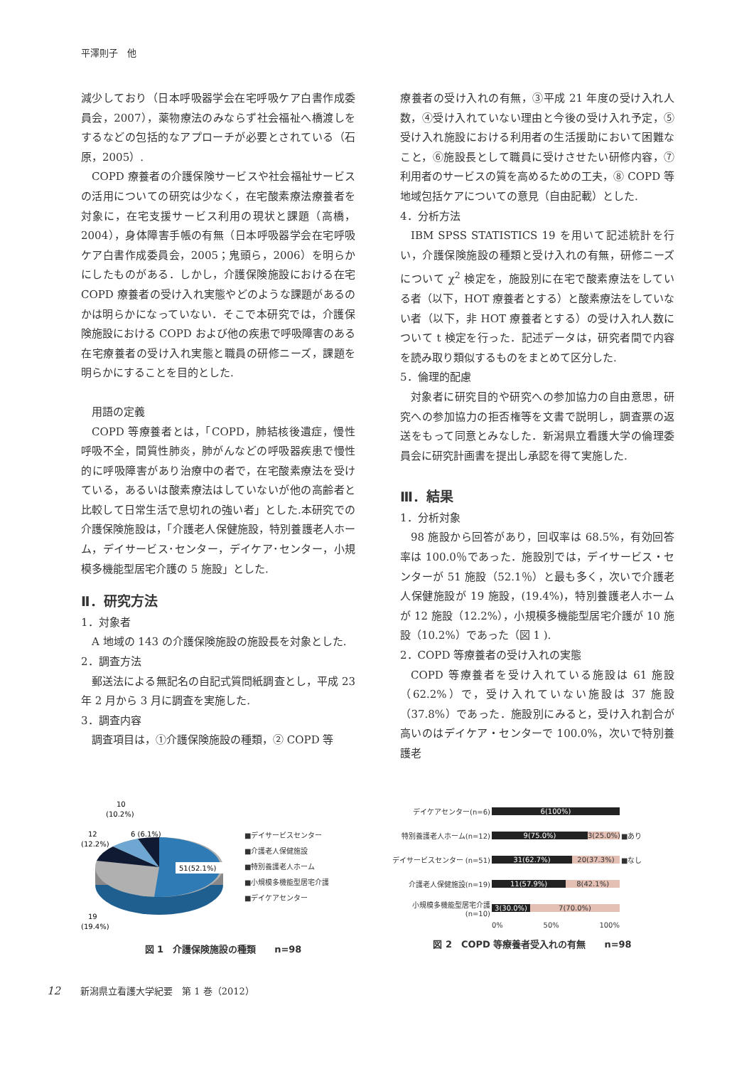平澤則子　他
減少しており（日本呼吸器学会在宅呼吸ケア白書作成委員会，2007），薬物療法のみならず社会福祉へ橋渡しをするなどの包括的なアプローチが必要とされている（石原，2005）.
COPD 療養者の介護保険サービスや社会福祉サービスの活用についての研究は少なく，在宅酸素療法療養者を対象に，在宅支援サービス利用の現状と課題（高橋，2004），身体障害手帳の有無（日本呼吸器学会在宅呼吸ケア白書作成委員会，2005；鬼頭ら，2006）を明らかにしたものがある．しかし，介護保険施設における在宅 COPD 療養者の受け入れ実態やどのような課題があるのかは明らかになっていない．そこで本研究では，介護保険施設における COPD および他の疾患で呼吸障害のある在宅療養者の受け入れ実態と職員の研修ニーズ，課題を明らかにすることを目的とした.
用語の定義
COPD 等療養者とは，「COPD，肺結核後遺症，慢性呼吸不全，間質性肺炎，肺がんなどの呼吸器疾患で慢性的に呼吸障害があり治療中の者で，在宅酸素療法を受けている，あるいは酸素療法はしていないが他の高齢者と比較して日常生活で息切れの強い者」とした.本研究での介護保険施設は，「介護老人保健施設，特別養護老人ホーム，デイサービス･センター，デイケア･センター，小規模多機能型居宅介護の 5 施設」とした.
Ⅱ．研究方法
1．対象者
A 地域の 143 の介護保険施設の施設長を対象とした.
2．調査方法
郵送法による無記名の自記式質問紙調査とし，平成 23 年 2 月から 3 月に調査を実施した.
3．調査内容
調査項目は，①介護保険施設の種類，② COPD 等
療養者の受け入れの有無，③平成 21 年度の受け入れ人数，④受け入れていない理由と今後の受け入れ予定，⑤受け入れ施設における利用者の生活援助において困難なこと，⑥施設長として職員に受けさせたい研修内容，⑦利用者のサービスの質を高めるための工夫，⑧ COPD 等地域包括ケアについての意見（自由記載）とした.
4．分析方法
IBM SPSS STATISTICS 19 を用いて記述統計を行い，介護保険施設の種類と受け入れの有無，研修ニーズについて χ<sup>2</sup> 検定を，施設別に在宅で酸素療法をしている者（以下，HOT 療養者とする）と酸素療法をしていない者（以下，非 HOT 療養者とする）の受け入れ人数について t 検定を行った．記述データは，研究者間で内容を読み取り類似するものをまとめて区分した.
5．倫理的配慮
対象者に研究目的や研究への参加協力の自由意思，研究への参加協力の拒否権等を文書で説明し，調査票の返送をもって同意とみなした．新潟県立看護大学の倫理委員会に研究計画書を提出し承認を得て実施した.
Ⅲ．結果
1．分析対象
98 施設から回答があり，回収率は 68.5%，有効回答率は 100.0％であった．施設別では，デイサービス・センターが 51 施設（52.1％）と最も多く，次いで介護老人保健施設が 19 施設，(19.4%)，特別養護老人ホームが 12 施設（12.2%），小規模多機能型居宅介護が 10 施設（10.2%）であった（図 1 ).
2．COPD 等療養者の受け入れの実態
COPD 等療養者を受け入れている施設は 61 施設（62.2%）で，受け入れていない施設は 37 施設（37.8%）であった．施設別にみると，受け入れ割合が高いのはデイケア・センターで 100.0%，次いで特別養護老
10
(10.2%)
12
(12.2%)
6 (6.1%)
51(52.1%)
19
(19.4%)
■デイサービスセンター
■介護老人保健施設
■特別養護老人ホーム
■小規模多機能型居宅介護
■デイケアセンター
図 1　介護保険施設の種類　　n=98
| デイケアセンター(n=6) | 6(100%) | |
| 特別養護老人ホーム(n=12) | 9(75.0%) 3(25.0%) | ■あり |
| デイサービスセンター (n=51) | 31(62.7%) 20(37.3%) | ■なし |
| 介護老人保健施設(n=19) | 11(57.9%) 8(42.1%) | |
| 小規模多機能型居宅介護 (n=10) | 3(30.0%) 7(70.0%) | |
| | 0% 50% 100% | |
図 2　COPD 等療養者受入れの有無　　n=98
12 新潟県立看護大学紀要　第 1 巻（2012）